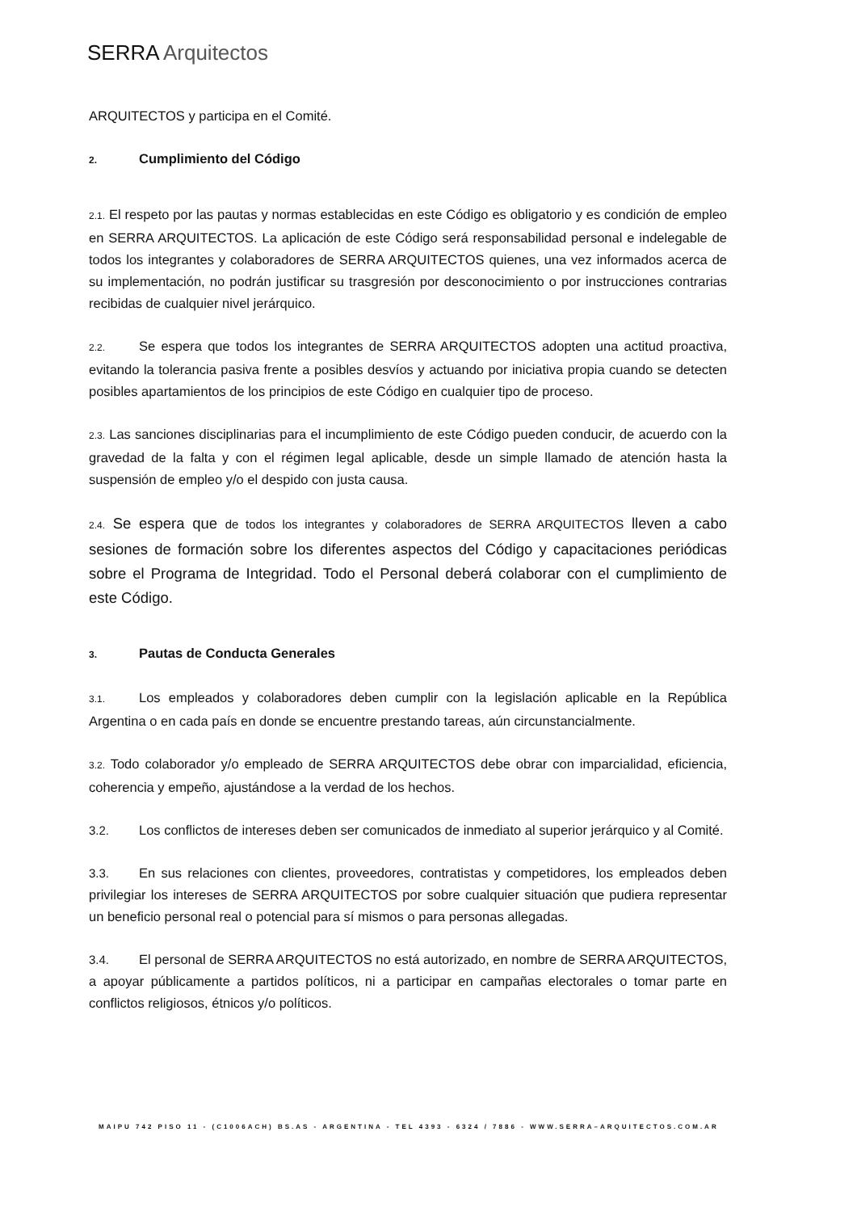SERRA Arquitectos
ARQUITECTOS y participa en el Comité.
2. Cumplimiento del Código
2.1. El respeto por las pautas y normas establecidas en este Código es obligatorio y es condición de empleo en SERRA ARQUITECTOS. La aplicación de este Código será responsabilidad personal e indelegable de todos los integrantes y colaboradores de SERRA ARQUITECTOS quienes, una vez informados acerca de su implementación, no podrán justificar su trasgresión por desconocimiento o por instrucciones contrarias recibidas de cualquier nivel jerárquico.
2.2. Se espera que todos los integrantes de SERRA ARQUITECTOS adopten una actitud proactiva, evitando la tolerancia pasiva frente a posibles desvíos y actuando por iniciativa propia cuando se detecten posibles apartamientos de los principios de este Código en cualquier tipo de proceso.
2.3. Las sanciones disciplinarias para el incumplimiento de este Código pueden conducir, de acuerdo con la gravedad de la falta y con el régimen legal aplicable, desde un simple llamado de atención hasta la suspensión de empleo y/o el despido con justa causa.
2.4. Se espera que de todos los integrantes y colaboradores de SERRA ARQUITECTOS lleven a cabo sesiones de formación sobre los diferentes aspectos del Código y capacitaciones periódicas sobre el Programa de Integridad. Todo el Personal deberá colaborar con el cumplimiento de este Código.
3. Pautas de Conducta Generales
3.1. Los empleados y colaboradores deben cumplir con la legislación aplicable en la República Argentina o en cada país en donde se encuentre prestando tareas, aún circunstancialmente.
3.2. Todo colaborador y/o empleado de SERRA ARQUITECTOS debe obrar con imparcialidad, eficiencia, coherencia y empeño, ajustándose a la verdad de los hechos.
3.2. Los conflictos de intereses deben ser comunicados de inmediato al superior jerárquico y al Comité.
3.3. En sus relaciones con clientes, proveedores, contratistas y competidores, los empleados deben privilegiar los intereses de SERRA ARQUITECTOS por sobre cualquier situación que pudiera representar un beneficio personal real o potencial para sí mismos o para personas allegadas.
3.4. El personal de SERRA ARQUITECTOS no está autorizado, en nombre de SERRA ARQUITECTOS, a apoyar públicamente a partidos políticos, ni a participar en campañas electorales o tomar parte en conflictos religiosos, étnicos y/o políticos.
MAIPU 742 PISO 11 - (C1006ACH) BS.AS - ARGENTINA - TEL 4393 - 6324 / 7886 - WWW.SERRA–ARQUITECTOS.COM.AR